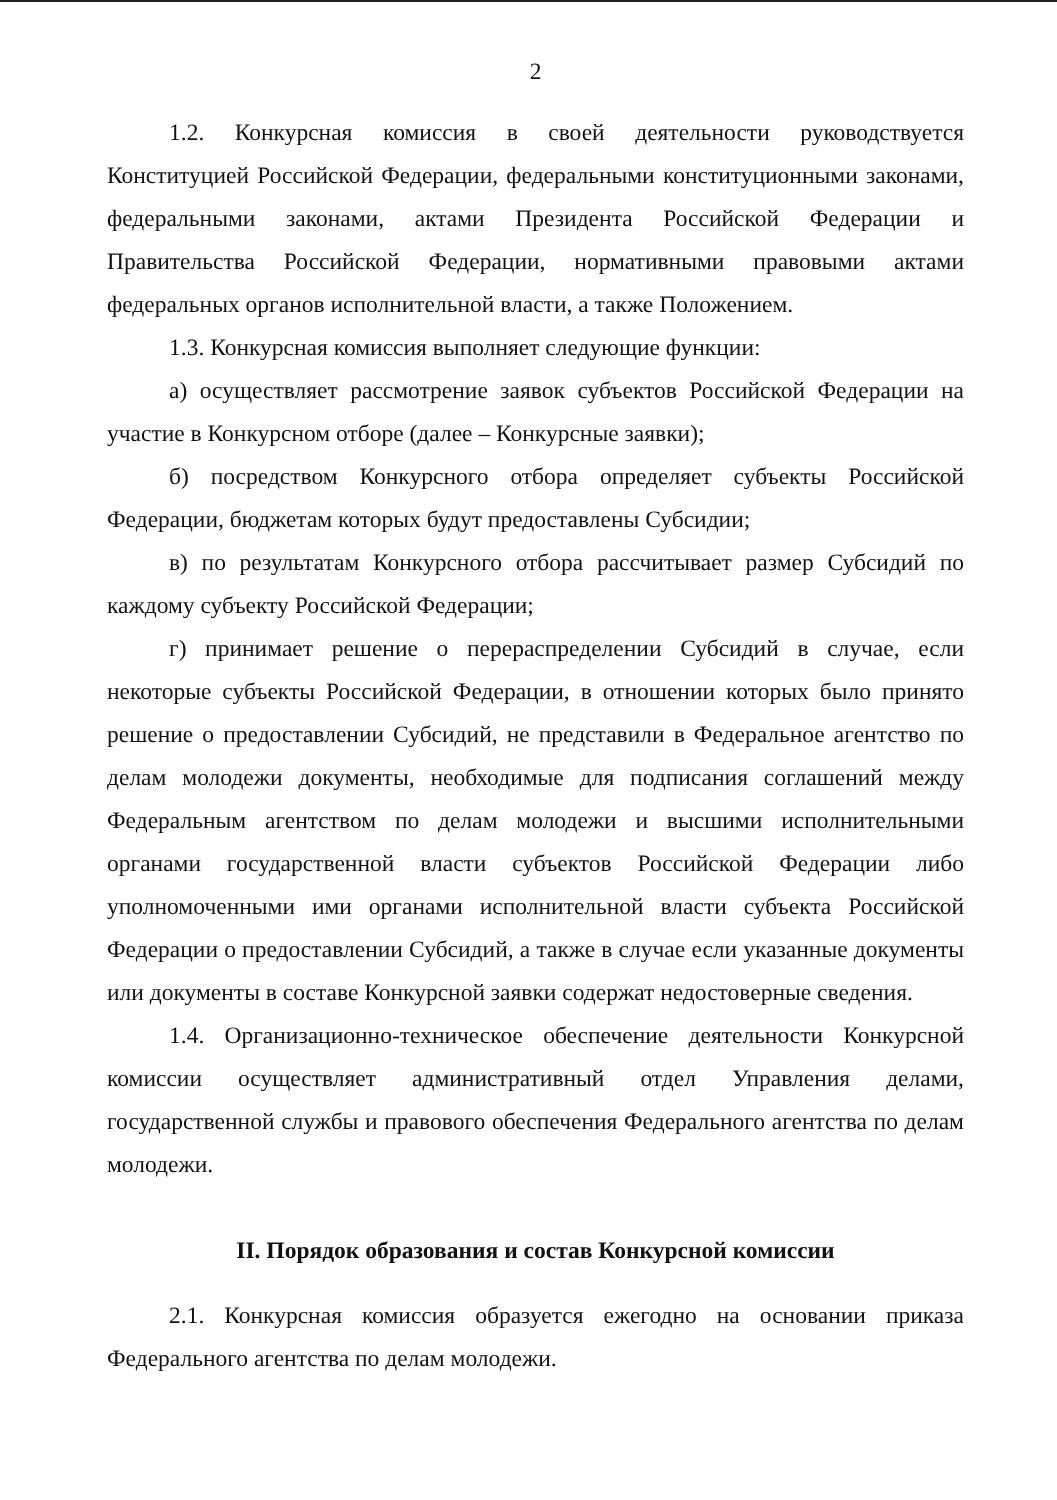2
1.2. Конкурсная комиссия в своей деятельности руководствуется Конституцией Российской Федерации, федеральными конституционными законами, федеральными законами, актами Президента Российской Федерации и Правительства Российской Федерации, нормативными правовыми актами федеральных органов исполнительной власти, а также Положением.
1.3. Конкурсная комиссия выполняет следующие функции:
а) осуществляет рассмотрение заявок субъектов Российской Федерации на участие в Конкурсном отборе (далее – Конкурсные заявки);
б) посредством Конкурсного отбора определяет субъекты Российской Федерации, бюджетам которых будут предоставлены Субсидии;
в) по результатам Конкурсного отбора рассчитывает размер Субсидий по каждому субъекту Российской Федерации;
г) принимает решение о перераспределении Субсидий в случае, если некоторые субъекты Российской Федерации, в отношении которых было принято решение о предоставлении Субсидий, не представили в Федеральное агентство по делам молодежи документы, необходимые для подписания соглашений между Федеральным агентством по делам молодежи и высшими исполнительными органами государственной власти субъектов Российской Федерации либо уполномоченными ими органами исполнительной власти субъекта Российской Федерации о предоставлении Субсидий, а также в случае если указанные документы или документы в составе Конкурсной заявки содержат недостоверные сведения.
1.4. Организационно-техническое обеспечение деятельности Конкурсной комиссии осуществляет административный отдел Управления делами, государственной службы и правового обеспечения Федерального агентства по делам молодежи.
II. Порядок образования и состав Конкурсной комиссии
2.1. Конкурсная комиссия образуется ежегодно на основании приказа Федерального агентства по делам молодежи.